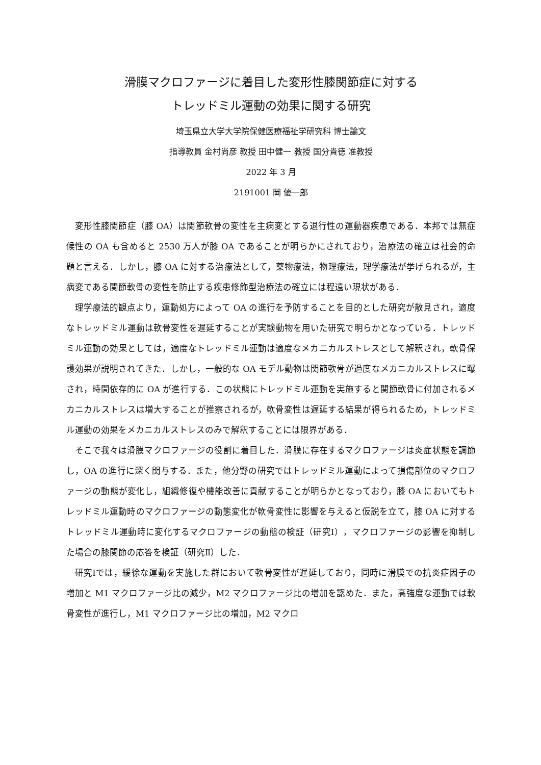滑膜マクロファージに着目した変形性膝関節症に対する
トレッドミル運動の効果に関する研究
埼玉県立大学大学院保健医療福祉学研究科 博士論文
指導教員 金村尚彦 教授 田中健一 教授 国分貴徳 准教授
2022 年 3 月
2191001 岡 優一郎
変形性膝関節症（膝 OA）は関節軟骨の変性を主病変とする退行性の運動器疾患である．本邦では無症候性の OA も含めると 2530 万人が膝 OA であることが明らかにされており，治療法の確立は社会的命題と言える．しかし，膝 OA に対する治療法として，薬物療法，物理療法，理学療法が挙げられるが，主病変である関節軟骨の変性を防止する疾患修飾型治療法の確立には程遠い現状がある．
理学療法的観点より，運動処方によって OA の進行を予防することを目的とした研究が散見され，適度なトレッドミル運動は軟骨変性を遅延することが実験動物を用いた研究で明らかとなっている．トレッドミル運動の効果としては，適度なトレッドミル運動は適度なメカニカルストレスとして解釈され，軟骨保護効果が説明されてきた．しかし，一般的な OA モデル動物は関節軟骨が過度なメカニカルストレスに曝され，時間依存的に OA が進行する．この状態にトレッドミル運動を実施すると関節軟骨に付加されるメカニカルストレスは増大することが推察されるが，軟骨変性は遅延する結果が得られるため，トレッドミル運動の効果をメカニカルストレスのみで解釈することには限界がある．
そこで我々は滑膜マクロファージの役割に着目した．滑膜に存在するマクロファージは炎症状態を調節し，OA の進行に深く関与する．また，他分野の研究ではトレッドミル運動によって損傷部位のマクロファージの動態が変化し，組織修復や機能改善に貢献することが明らかとなっており，膝 OA においてもトレッドミル運動時のマクロファージの動態変化が軟骨変性に影響を与えると仮説を立て，膝 OA に対するトレッドミル運動時に変化するマクロファージの動態の検証（研究Ⅰ），マクロファージの影響を抑制した場合の膝関節の応答を検証（研究Ⅱ）した．
研究Ⅰでは，緩徐な運動を実施した群において軟骨変性が遅延しており，同時に滑膜での抗炎症因子の増加と M1 マクロファージ比の減少，M2 マクロファージ比の増加を認めた．また，高強度な運動では軟骨変性が進行し，M1 マクロファージ比の増加，M2 マクロ